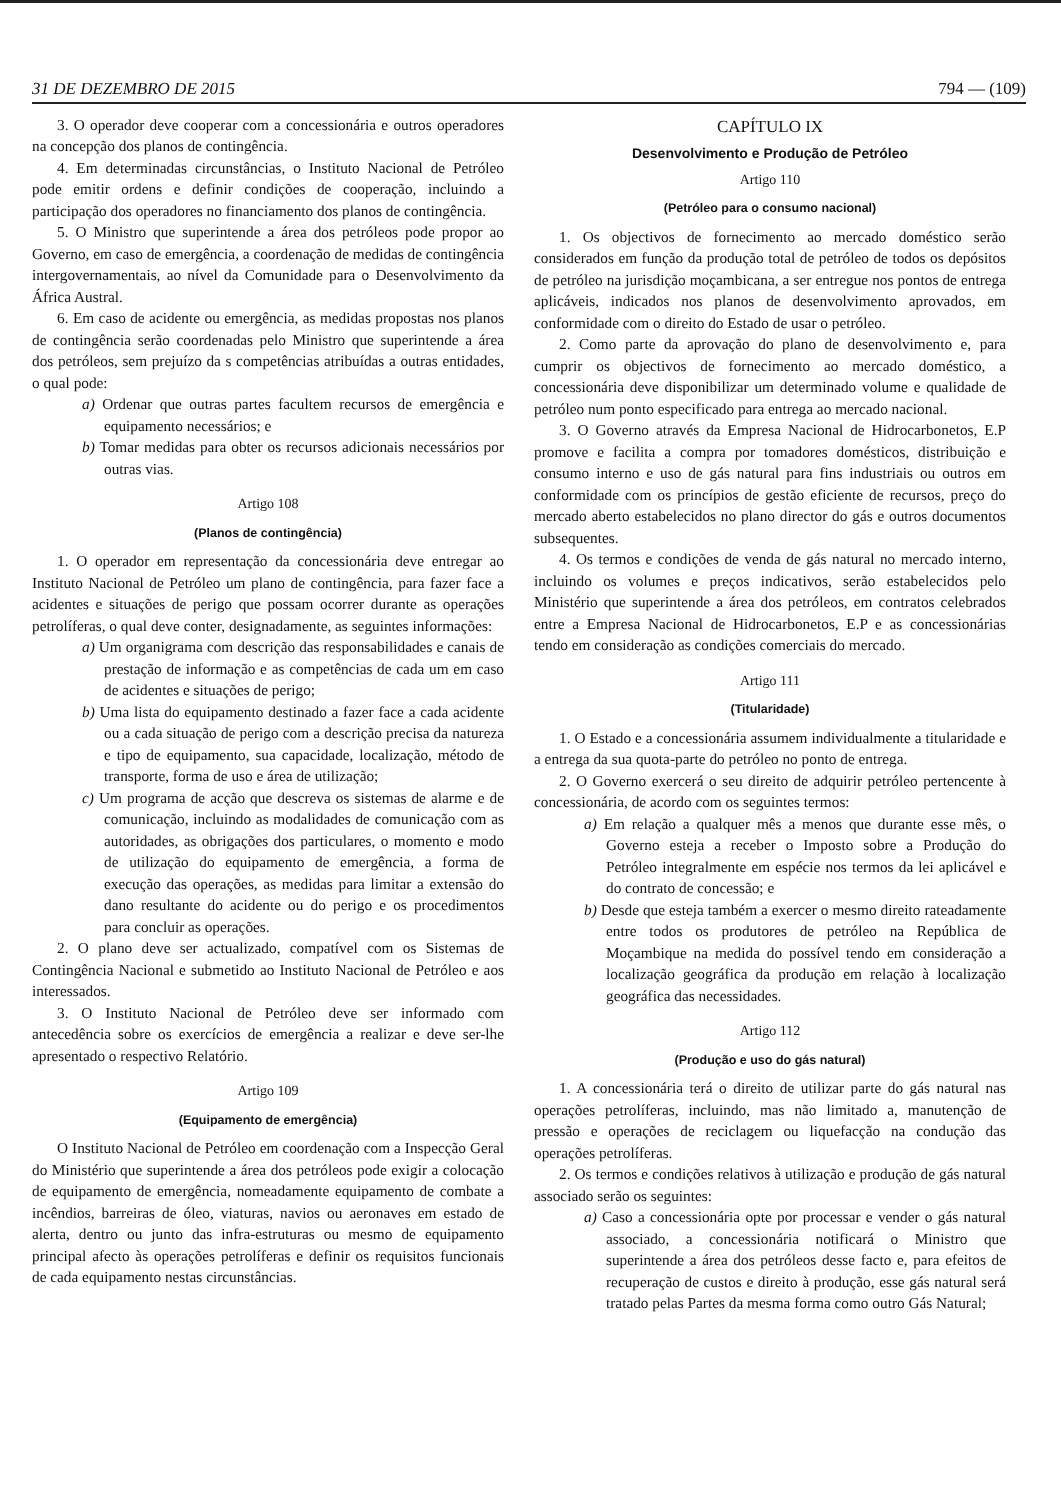31 DE DEZEMBRO DE 2015 794 — (109)
3. O operador deve cooperar com a concessionária e outros operadores na concepção dos planos de contingência.
4. Em determinadas circunstâncias, o Instituto Nacional de Petróleo pode emitir ordens e definir condições de cooperação, incluindo a participação dos operadores no financiamento dos planos de contingência.
5. O Ministro que superintende a área dos petróleos pode propor ao Governo, em caso de emergência, a coordenação de medidas de contingência intergovernamentais, ao nível da Comunidade para o Desenvolvimento da África Austral.
6. Em caso de acidente ou emergência, as medidas propostas nos planos de contingência serão coordenadas pelo Ministro que superintende a área dos petróleos, sem prejuízo da s competências atribuídas a outras entidades, o qual pode:
a) Ordenar que outras partes facultem recursos de emergência e equipamento necessários; e
b) Tomar medidas para obter os recursos adicionais necessários por outras vias.
Artigo 108
(Planos de contingência)
1. O operador em representação da concessionária deve entregar ao Instituto Nacional de Petróleo um plano de contingência, para fazer face a acidentes e situações de perigo que possam ocorrer durante as operações petrolíferas, o qual deve conter, designadamente, as seguintes informações:
a) Um organigrama com descrição das responsabilidades e canais de prestação de informação e as competências de cada um em caso de acidentes e situações de perigo;
b) Uma lista do equipamento destinado a fazer face a cada acidente ou a cada situação de perigo com a descrição precisa da natureza e tipo de equipamento, sua capacidade, localização, método de transporte, forma de uso e área de utilização;
c) Um programa de acção que descreva os sistemas de alarme e de comunicação, incluindo as modalidades de comunicação com as autoridades, as obrigações dos particulares, o momento e modo de utilização do equipamento de emergência, a forma de execução das operações, as medidas para limitar a extensão do dano resultante do acidente ou do perigo e os procedimentos para concluir as operações.
2. O plano deve ser actualizado, compatível com os Sistemas de Contingência Nacional e submetido ao Instituto Nacional de Petróleo e aos interessados.
3. O Instituto Nacional de Petróleo deve ser informado com antecedência sobre os exercícios de emergência a realizar e deve ser-lhe apresentado o respectivo Relatório.
Artigo 109
(Equipamento de emergência)
O Instituto Nacional de Petróleo em coordenação com a Inspecção Geral do Ministério que superintende a área dos petróleos pode exigir a colocação de equipamento de emergência, nomeadamente equipamento de combate a incêndios, barreiras de óleo, viaturas, navios ou aeronaves em estado de alerta, dentro ou junto das infra-estruturas ou mesmo de equipamento principal afecto às operações petrolíferas e definir os requisitos funcionais de cada equipamento nestas circunstâncias.
CAPÍTULO IX
Desenvolvimento e Produção de Petróleo
Artigo 110
(Petróleo para o consumo nacional)
1. Os objectivos de fornecimento ao mercado doméstico serão considerados em função da produção total de petróleo de todos os depósitos de petróleo na jurisdição moçambicana, a ser entregue nos pontos de entrega aplicáveis, indicados nos planos de desenvolvimento aprovados, em conformidade com o direito do Estado de usar o petróleo.
2. Como parte da aprovação do plano de desenvolvimento e, para cumprir os objectivos de fornecimento ao mercado doméstico, a concessionária deve disponibilizar um determinado volume e qualidade de petróleo num ponto especificado para entrega ao mercado nacional.
3. O Governo através da Empresa Nacional de Hidrocarbonetos, E.P promove e facilita a compra por tomadores domésticos, distribuição e consumo interno e uso de gás natural para fins industriais ou outros em conformidade com os princípios de gestão eficiente de recursos, preço do mercado aberto estabelecidos no plano director do gás e outros documentos subsequentes.
4. Os termos e condições de venda de gás natural no mercado interno, incluindo os volumes e preços indicativos, serão estabelecidos pelo Ministério que superintende a área dos petróleos, em contratos celebrados entre a Empresa Nacional de Hidrocarbonetos, E.P e as concessionárias tendo em consideração as condições comerciais do mercado.
Artigo 111
(Titularidade)
1. O Estado e a concessionária assumem individualmente a titularidade e a entrega da sua quota-parte do petróleo no ponto de entrega.
2. O Governo exercerá o seu direito de adquirir petróleo pertencente à concessionária, de acordo com os seguintes termos:
a) Em relação a qualquer mês a menos que durante esse mês, o Governo esteja a receber o Imposto sobre a Produção do Petróleo integralmente em espécie nos termos da lei aplicável e do contrato de concessão; e
b) Desde que esteja também a exercer o mesmo direito rateadamente entre todos os produtores de petróleo na República de Moçambique na medida do possível tendo em consideração a localização geográfica da produção em relação à localização geográfica das necessidades.
Artigo 112
(Produção e uso do gás natural)
1. A concessionária terá o direito de utilizar parte do gás natural nas operações petrolíferas, incluindo, mas não limitado a, manutenção de pressão e operações de reciclagem ou liquefacção na condução das operações petrolíferas.
2. Os termos e condições relativos à utilização e produção de gás natural associado serão os seguintes:
a) Caso a concessionária opte por processar e vender o gás natural associado, a concessionária notificará o Ministro que superintende a área dos petróleos desse facto e, para efeitos de recuperação de custos e direito à produção, esse gás natural será tratado pelas Partes da mesma forma como outro Gás Natural;